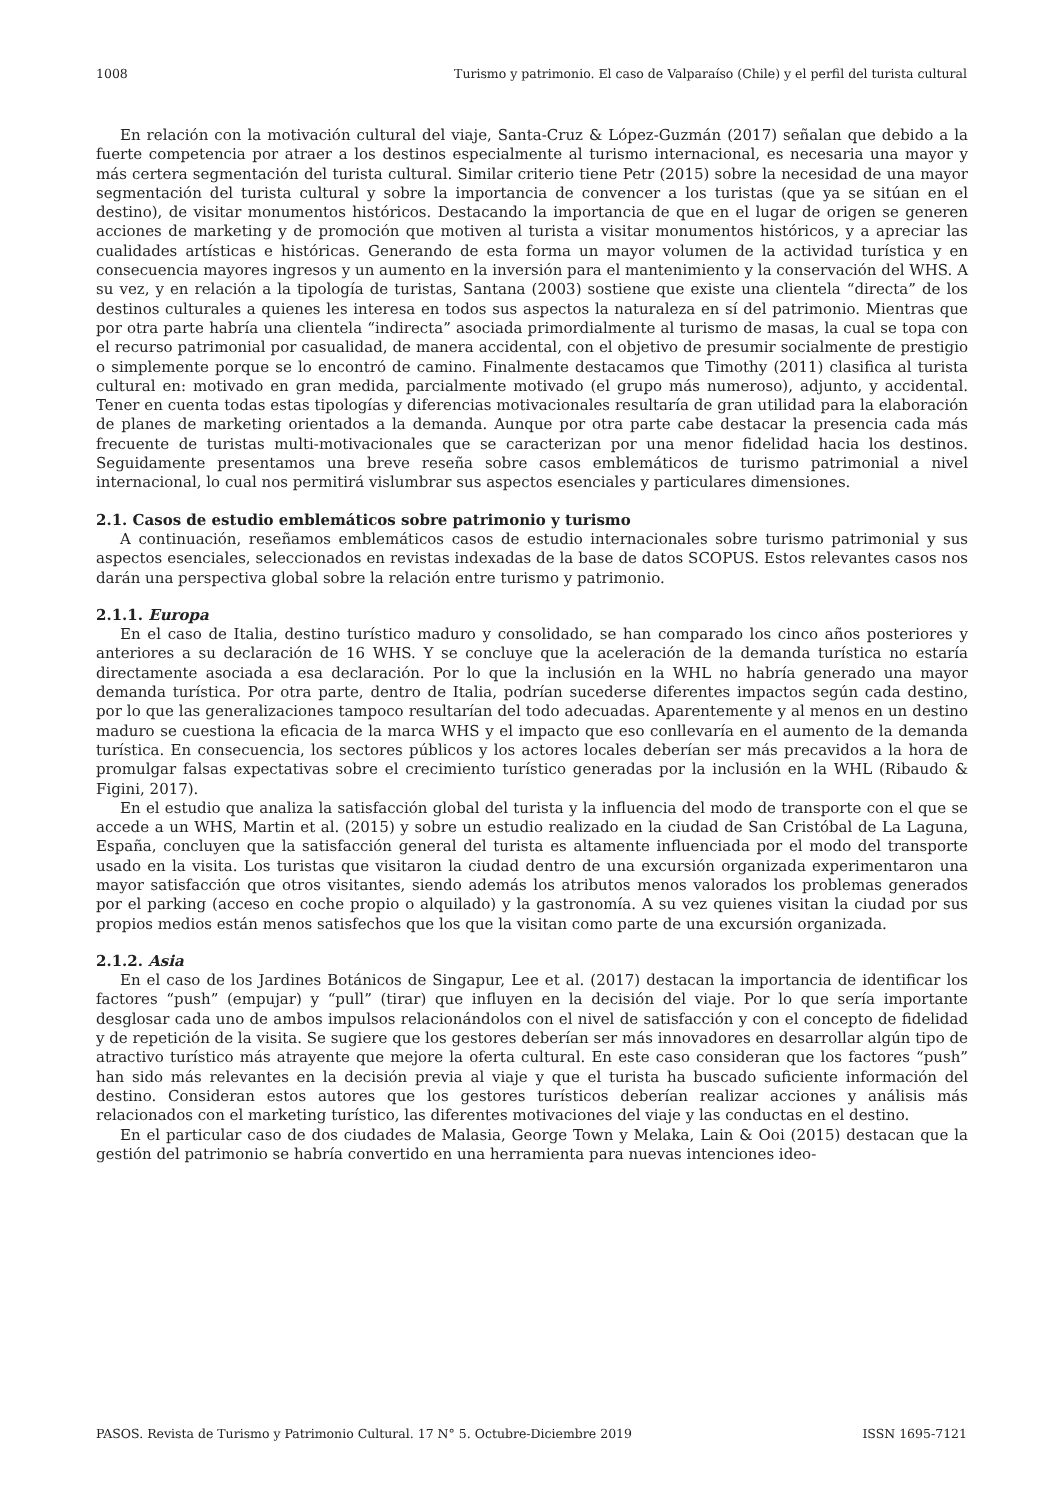1008 Turismo y patrimonio. El caso de Valparaíso (Chile) y el perfil del turista cultural
En relación con la motivación cultural del viaje, Santa-Cruz & López-Guzmán (2017) señalan que debido a la fuerte competencia por atraer a los destinos especialmente al turismo internacional, es necesaria una mayor y más certera segmentación del turista cultural. Similar criterio tiene Petr (2015) sobre la necesidad de una mayor segmentación del turista cultural y sobre la importancia de convencer a los turistas (que ya se sitúan en el destino), de visitar monumentos históricos. Destacando la importancia de que en el lugar de origen se generen acciones de marketing y de promoción que motiven al turista a visitar monumentos históricos, y a apreciar las cualidades artísticas e históricas. Generando de esta forma un mayor volumen de la actividad turística y en consecuencia mayores ingresos y un aumento en la inversión para el mantenimiento y la conservación del WHS. A su vez, y en relación a la tipología de turistas, Santana (2003) sostiene que existe una clientela “directa” de los destinos culturales a quienes les interesa en todos sus aspectos la naturaleza en sí del patrimonio. Mientras que por otra parte habría una clientela “indirecta” asociada primordialmente al turismo de masas, la cual se topa con el recurso patrimonial por casualidad, de manera accidental, con el objetivo de presumir socialmente de prestigio o simplemente porque se lo encontró de camino. Finalmente destacamos que Timothy (2011) clasifica al turista cultural en: motivado en gran medida, parcialmente motivado (el grupo más numeroso), adjunto, y accidental. Tener en cuenta todas estas tipologías y diferencias motivacionales resultaría de gran utilidad para la elaboración de planes de marketing orientados a la demanda. Aunque por otra parte cabe destacar la presencia cada más frecuente de turistas multi-motivacionales que se caracterizan por una menor fidelidad hacia los destinos. Seguidamente presentamos una breve reseña sobre casos emblemáticos de turismo patrimonial a nivel internacional, lo cual nos permitirá vislumbrar sus aspectos esenciales y particulares dimensiones.
2.1. Casos de estudio emblemáticos sobre patrimonio y turismo
A continuación, reseñamos emblemáticos casos de estudio internacionales sobre turismo patrimonial y sus aspectos esenciales, seleccionados en revistas indexadas de la base de datos SCOPUS. Estos relevantes casos nos darán una perspectiva global sobre la relación entre turismo y patrimonio.
2.1.1. Europa
En el caso de Italia, destino turístico maduro y consolidado, se han comparado los cinco años posteriores y anteriores a su declaración de 16 WHS. Y se concluye que la aceleración de la demanda turística no estaría directamente asociada a esa declaración. Por lo que la inclusión en la WHL no habría generado una mayor demanda turística. Por otra parte, dentro de Italia, podrían sucederse diferentes impactos según cada destino, por lo que las generalizaciones tampoco resultarían del todo adecuadas. Aparentemente y al menos en un destino maduro se cuestiona la eficacia de la marca WHS y el impacto que eso conllevaría en el aumento de la demanda turística. En consecuencia, los sectores públicos y los actores locales deberían ser más precavidos a la hora de promulgar falsas expectativas sobre el crecimiento turístico generadas por la inclusión en la WHL (Ribaudo & Figini, 2017).
En el estudio que analiza la satisfacción global del turista y la influencia del modo de transporte con el que se accede a un WHS, Martin et al. (2015) y sobre un estudio realizado en la ciudad de San Cristóbal de La Laguna, España, concluyen que la satisfacción general del turista es altamente influenciada por el modo del transporte usado en la visita. Los turistas que visitaron la ciudad dentro de una excursión organizada experimentaron una mayor satisfacción que otros visitantes, siendo además los atributos menos valorados los problemas generados por el parking (acceso en coche propio o alquilado) y la gastronomía. A su vez quienes visitan la ciudad por sus propios medios están menos satisfechos que los que la visitan como parte de una excursión organizada.
2.1.2. Asia
En el caso de los Jardines Botánicos de Singapur, Lee et al. (2017) destacan la importancia de identificar los factores “push” (empujar) y “pull” (tirar) que influyen en la decisión del viaje. Por lo que sería importante desglosar cada uno de ambos impulsos relacionándolos con el nivel de satisfacción y con el concepto de fidelidad y de repetición de la visita. Se sugiere que los gestores deberían ser más innovadores en desarrollar algún tipo de atractivo turístico más atrayente que mejore la oferta cultural. En este caso consideran que los factores “push” han sido más relevantes en la decisión previa al viaje y que el turista ha buscado suficiente información del destino. Consideran estos autores que los gestores turísticos deberían realizar acciones y análisis más relacionados con el marketing turístico, las diferentes motivaciones del viaje y las conductas en el destino.
En el particular caso de dos ciudades de Malasia, George Town y Melaka, Lain & Ooi (2015) destacan que la gestión del patrimonio se habría convertido en una herramienta para nuevas intenciones ideo-
PASOS. Revista de Turismo y Patrimonio Cultural. 17 N° 5. Octubre-Diciembre 2019 ISSN 1695-7121